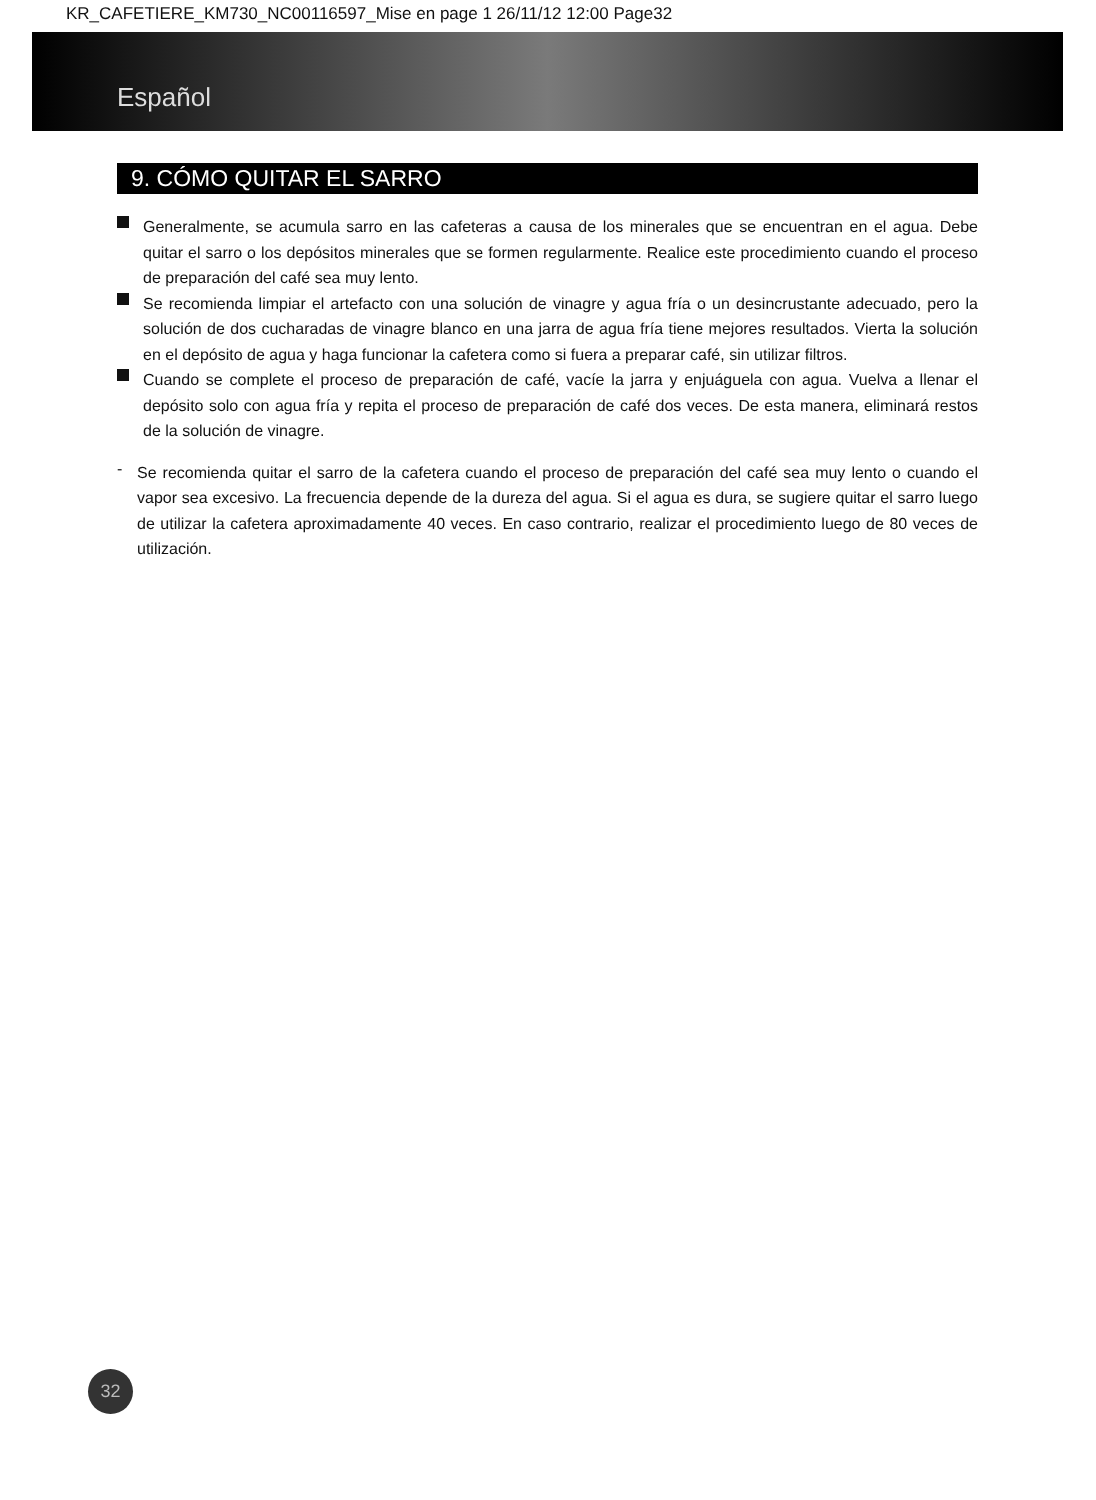KR_CAFETIERE_KM730_NC00116597_Mise en page 1 26/11/12 12:00 Page32
Español
9. CÓMO QUITAR EL SARRO
Generalmente, se acumula sarro en las cafeteras a causa de los minerales que se encuentran en el agua. Debe quitar el sarro o los depósitos minerales que se formen regularmente. Realice este procedimiento cuando el proceso de preparación del café sea muy lento.
Se recomienda limpiar el artefacto con una solución de vinagre y agua fría o un desincrustante adecuado, pero la solución de dos cucharadas de vinagre blanco en una jarra de agua fría tiene mejores resultados. Vierta la solución en el depósito de agua y haga funcionar la cafetera como si fuera a preparar café, sin utilizar filtros.
Cuando se complete el proceso de preparación de café, vacíe la jarra y enjuáguela con agua. Vuelva a llenar el depósito solo con agua fría y repita el proceso de preparación de café dos veces. De esta manera, eliminará restos de la solución de vinagre.
-
Se recomienda quitar el sarro de la cafetera cuando el proceso de preparación del café sea muy lento o cuando el vapor sea excesivo. La frecuencia depende de la dureza del agua. Si el agua es dura, se sugiere quitar el sarro luego de utilizar la cafetera aproximadamente 40 veces. En caso contrario, realizar el procedimiento luego de 80 veces de utilización.
32